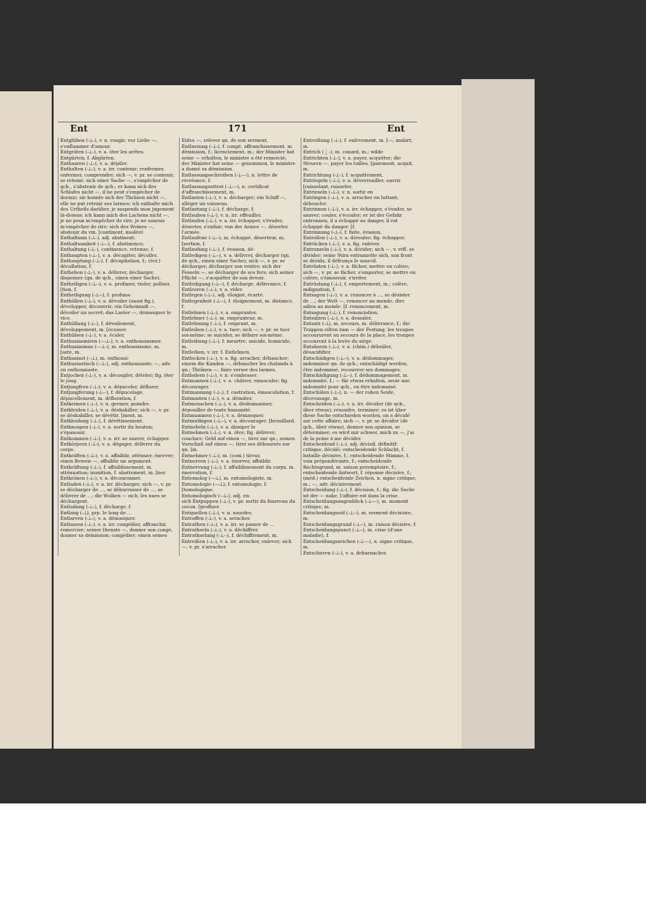Ent 171 Ent
Entglühen (⏑⏊⏑), v. n. rougir; vor Liebe —, s'enflammer d'amour.
Entgräten (⏑⏊⏑), v. a. ôter les arêtes.
Entgürten, f. Abgürten.
Enthaaren (⏑⏊⏑), v. a. dépiler.
Enthalten (⏑⏊⏑), v. a. irr. contenir; renfermer, enfermer, comprendre; sich —, v. pr. se contenir, se retenir; sich einer Sache —, s'empêcher de qch., s'abstenir de qch.; er kann sich des Schlafes nicht —, il ne peut s'empêcher de dormir; sie konnte sich der Thränen nicht —, elle ne put retenir ses larmes; ich enthalte mich des Urtheils darüber, je suspends mon jugement là-dessus; ich kann mich des Lachens nicht —, je ne peux m'empêcher de rire, je ne saurais m'empêcher de rire; sich des Weines —, abstenir du vin. [continent, modéré.
Enthaltsam (⏑⏊⏑), adj. abstinent;
Enthaltsamkeit (⏑⏊⏑⏑), f. abstinence;
Enthaltung (⏑⏊⏑), continence, retenue, f.
Enthaupten (⏑⏊⏑), v. a. décapiter, décoller.
Enthauptung (⏑⏊⏑), f. décapitation, f.; (écr.) décollation, f.
Entheben (⏑⏊⏑), v. a. délivrer, décharger, dispenser (qn. de qch., einen einer Sache).
Entheiligen (⏑⏊⏑⏑), v. a. profaner, violer, polluer. [tion, f.
Entheiligung (⏑⏊⏑⏑), f. profana-
Enthüllen (⏑⏊⏑), v. a. dévoiler (aussi fig.), développer, découvrir; ein Geheimniß —, dévoiler un secret; das Laster —, démasquer le vice.
Enthüllung (⏑⏊⏑), f. dévoilement, développement, m. [écosser.
Enthülsen (⏑⏊⏑), v. a. écaler,
Enthusiasmiren (⏑⏑⏑⏊⏑), v. a. enthousiasmer.
Enthusiasmus (⏑⏑⏑⏊⏑), m. enthousiasme, m. [aste, m.
Enthusiast (⏑⏑⏊), m. enthousi-
Enthusiastisch (⏑⏑⏊⏑), adj. enthousiaste; —, adv. en enthousiaste.
Entjochen (⏑⏊⏑), v. a. découpler, dételer; fig. ôter le joug.
Entjungfern (⏑⏊⏑), v. a. dépuceler, déflorer.
Entjungferung (⏑⏊⏑⏑), f. dépucelage, dépucellement, m. défloration, f.
Entkeimen (⏑⏊⏑), v. n. germer, poindre.
Entkleiden (⏑⏊⏑), v. a. déshabiller; sich —, v. pr. se déshabiller, se dévêtir. [ment, m.
Entkleidung (⏑⏊⏑), f. dévêtissement.
Entknospen (⏑⏊⏑), v. a. sortir du bouton; s'épanouir.
Entkommen (⏑⏊⏑), v. a. irr. se sauver, échapper.
Entkörpern (⏑⏊⏑), v. a. dégager, délivrer du corps.
Entkräften (⏑⏊⏑), v. a. affaiblir, atténuer, énerver; einen Beweis —, affaiblir un argument.
Entkräftung (⏑⏊⏑), f. affaiblissement, m. atténuation; inanition, f. abattement, m. [ner.
Entkrönen (⏑⏊⏑), v. a. découronner.
Entladen (⏑⏊⏑), v. a. irr. décharger; sich —, v. pr. se décharger de ..., se débarrasser de ..., se délivrer de ...; die Wolken — sich, les nues se déchargent.
Entladung (⏑⏊⏑), f. décharge, f.
Entlang (⏑⏊), prp. le long de ...
Entlarven (⏑⏊⏑), v. a. démasquer.
Entlassen (⏑⏊⏑), v. a. irr. congédier, affranchir, remercier; seiner Dienste —, donner son congé, donner sa démission; congédier; einen seines
Eides —, relever qn. de son serment.
Entlassung (⏑⏊⏑), f. congé, affranchissement, m. démission, f.; licenciement, m.; der Minister hat seine — erhalten, le ministre a été remercié; der Minister hat seine — genommen, le ministre a donné sa démission.
Entlassungsschreiben (⏑⏊⏑⏑⏑), n. lettre de récréance, f.
Entlassungsattest (⏑⏊⏑⏑⏑), n. certificat d'affranchissement, m.
Entlasten (⏑⏊⏑), v. a. décharger; ein Schiff —, alléger un vaisseau.
Entlastung (⏑⏊⏑), f. décharge, f.
Entlauben (⏑⏊⏑), v. n. irr. effeuiller.
Entlaufen (⏑⏊⏑), v. a. irr. échapper, s'évader, déserter, s'enfuir; von der Armee —, déserter l'armée.
Entlaufene (⏑⏊⏑⏑), m. échappé, déserteur, m. [sertion, f.
Entlaufung (⏑⏊⏑), f. évasion, dé-
Entledigen (⏑⏊⏑⏑), v. a. délivrer, décharger (qn. de qch., einen einer Sache); sich —, v. pr. se décharger; décharger son ventre; sich der Fesseln —, se décharger de ses fers; sich seiner Pflicht —, s'acquitter de son devoir.
Entledigung (⏑⏊⏑⏑), f. décharge, délivrance, f.
Entleeren (⏑⏊⏑), v. a. vider.
Entlegen (⏑⏊⏑), adj. éloigné, écarté.
Entlegenheit (⏑⏊⏑⏑), f. éloignement, m. distance, f.
Entlehnen (⏑⏊⏑), v. a. emprunter.
Entlehner (⏑⏊⏑), m. emprunteur, m.
Entlehnung (⏑⏊⏑), f. emprunt, m.
Entleiben (⏑⏊⏑), v. a. tuer; sich —, v. pr. se tuer soi-même; se suicider, se défaire soi-même.
Entleibung (⏑⏊⏑), f. meurtre, suicide, homicide, m.
Entleihen, v. irr. f. Entlehnen.
Entlocken (⏑⏊⏑), v. a. fig. arracher, débaucher; einem die Kunden —, débaucher les chalands à qn.; Thränen —, faire verser des larmes.
Entlodern (⏑⏊⏑), v. n. s'embraser.
Entmannen (⏑⏊⏑), v. a. châtrer, emasculer; fig. décourager.
Entmannung (⏑⏊⏑), f. castration, émasculation, f.
Entmasten (⏑⏊⏑), v. a. démâter.
Entmenschen (⏑⏊⏑), v. a. déshumaniser, dépouiller de toute humanité.
Entmummen (⏑⏊⏑), v. a. démasquer.
Entmuthigen (⏑⏊⏑⏑), v. a. décourager. [brouillard.
Entnebeln (⏑⏊⏑), v. a. dissiper le
Entnehmen (⏑⏊⏑), v. n. ôter; fig. délivrer; conclure; Geld auf einen —, tirer sur qn.; seinen Vorschuß auf einen —, tirer ses déboursés sur qn. [m.
Entnehmer (⏑⏊⏑), m. (com.) tireur,
Entnerven (⏑⏊⏑), v. a. énerver, affaiblir.
Entnervung (⏑⏊⏑), f. affaiblissement du corps, m. énervation, f.
Entomolog (⏑⏑⏑⏊), m. entomologiste, m.
Entomologie (⏑⏑⏑⏊), f. entomologie, f. [tomologique.
Entomologisch (⏑⏑⏊⏑), adj. en-
sich Entpuppen (⏑⏊⏑), v. pr. sortir du fourreau du cocon. [profluer.
Entquellen (⏑⏊⏑), v. n. sourdre,
Entraffen (⏑⏊⏑), v. a. arracher.
Entrathen (⏑⏊⏑), v. a. irr. se passer de ...
Entrathseln (⏑⏊⏑), v. a. déchiffrer.
Entrathselung (⏑⏊⏑⏑), f. déchiffrement, m.
Entreißen (⏑⏊⏑), v. a. irr. arracher, enlever; sich —, v. pr. s'arracher.
Entreißung (⏑⏊⏑), f. enlèvement, m. [—, malart, m.
Entrich (⏊⏑), m. canard, m.; wilde
Entrichten (⏑⏊⏑), v. a. payer, acquitter; die Steuern —, payer les tailles. [paiement, acquit, m.
Entrichtung (⏑⏊⏑), f. acquittement,
Entriegeln (⏑⏊⏑), v. a. déverrouiller, ouvrir. [ruisselant, ruisseler.
Entrieseln (⏑⏊⏑), v. n. sortir en
Entringen (⏑⏊⏑), v. a. arracher en luttant; déboucler.
Entrinnen (⏑⏊⏑), v. a. irr. échapper, s'évader, se sauver; couler, s'écouler; er ist der Gefahr entronnen, il a échappé au danger, il est échappé du danger. [f.
Entrinnung (⏑⏊⏑), f. fuite, évasion,
Entrollen (⏑⏊⏑), v. a. dérouler; fig. échapper.
Entrücken (⏑⏊⏑), v. a. fig. enlever.
Entrunzeln (⏑⏊⏑), v. a. dérider; sich —, v. réfl. se dérider; seine Stirn entrunzelte sich, son front se dérida, il défronça le sourcil.
Entrüsten (⏑⏊⏑), v. a. fâcher, mettre en colère; sich —, v. pr. se fâcher, s'emporter, se mettre en colère, s'émouvoir, s'irriter.
Entrüstung (⏑⏊⏑), f. emportement, m.; colère, indignation, f.
Entsagen (⏑⏊⏑), v. a. renoncer à ..., se désister de ...; der Welt —, renoncer au monde, dire adieu au monde. [f. renoncement, m.
Entsagung (⏑⏊⏑), f. renonciation,
Entsalzen (⏑⏊⏑), v. a. dessaler,
Entsatz (⏑⏊), m. secours, m. délivrance, f.; die Truppen eilten zum — der Festung, les troupes accoururent au secours de la place, les troupes accourent à la levée du siége.
Entsäuern (⏑⏊⏑), v. a. (chim.) débrûler, désacidifier.
Entschädigen (⏑⏊⏑⏑), v. a. dédommager, indemniser qn. de qch.; entschädigt werden, être indemnisé, recouvrer ses dommages.
Entschädigung (⏑⏊⏑⏑), f. dédommagement, m. indemnité, f.; — für etwas erhalten, avoir une indemnité pour qch., en être indemnisé.
Entschälen (⏑⏊⏑), n. — der rohen Seide, décreusage, m.
Entscheiden (⏑⏊⏑), v. a. irr. décider (de qch., über etwas); résoudre, terminer; es ist über diese Sache entschieden worden, on a décidé sur cette affaire; sich —, v. pr. se décider (de qch., über etwas), donner son opinion, se déterminer; es wird mir schwer, mich zu —, j'ai de la peine à me décider.
Entscheidend (⏑⏊⏑), adj. décisif, définitif; critique, décidé; entscheidende Schlacht, f. bataille décisive, f.; entscheidende Stimme, f. voix prépondérante, f.; entscheidende Rechtsgrund, m. saison peremptoire, f.; entscheidende Antwort, f. réponse décisive, f.; (méd.) entscheidende Zeichen, n. signe critique, m.; —, adv. décisivement.
Entscheidung (⏑⏊⏑), f. décision, f.; fig. die Sache ist der — nahe, l'affaire est dans la crise.
Entscheidungsaugenblick (⏑⏊⏑⏑⏑), m. moment critique, m.
Entscheidungseid (⏑⏊⏑⏑), m. serment décisoire, m.
Entscheidungsgrund (⏑⏊⏑⏑), m. raison décisive, f.
Entscheidungspunct (⏑⏊⏑⏑), m. crise (d'une maladie), f.
Entscheidungszeichen (⏑⏊⏑⏑⏑), n. signe critique, m.
Entschirren (⏑⏊⏑), v. a. deharnacher.